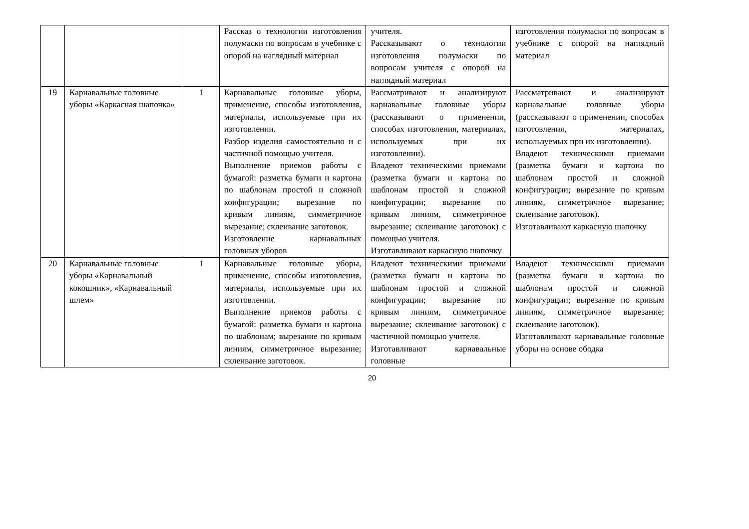| | | | Рассказ о технологии изготовления полумаски по вопросам в учебнике с опорой на наглядный материал | учителя. Рассказывают о технологии изготовления полумаски по вопросам учителя с опорой на наглядный материал | изготовления полумаски по вопросам в учебнике с опорой на наглядный материал |
| 19 | Карнавальные головные уборы «Каркасная шапочка» | 1 | Карнавальные головные уборы, применение, способы изготовления, материалы, используемые при их изготовлении. Разбор изделия самостоятельно и с частичной помощью учителя. Выполнение приемов работы с бумагой: разметка бумаги и картона по шаблонам простой и сложной конфигурации; вырезание по кривым линиям, симметричное вырезание; склеивание заготовок. Изготовление карнавальных головных уборов | Рассматривают и анализируют карнавальные головные уборы (рассказывают о применении, способах изготовления, материалах, используемых при их изготовлении). Владеют техническими приемами (разметка бумаги и картона по шаблонам простой и сложной конфигурации; вырезание по кривым линиям, симметричное вырезание; склеивание заготовок) с помощью учителя. Изготавливают каркасную шапочку | Рассматривают и анализируют карнавальные головные уборы (рассказывают о применении, способах изготовления, материалах, используемых при их изготовлении). Владеют техническими приемами (разметка бумаги и картона по шаблонам простой и сложной конфигурации; вырезание по кривым линиям, симметричное вырезание; склеивание заготовок). Изготавливают каркасную шапочку |
| 20 | Карнавальные головные уборы «Карнавальный кокошник», «Карнавальный шлем» | 1 | Карнавальные головные уборы, применение, способы изготовления, материалы, используемые при их изготовлении. Выполнение приемов работы с бумагой: разметка бумаги и картона по шаблонам; вырезание по кривым линиям, симметричное вырезание; склеивание заготовок. | Владеют техническими приемами (разметка бумаги и картона по шаблонам простой и сложной конфигурации; вырезание по кривым линиям, симметричное вырезание; склеивание заготовок) с частичной помощью учителя. Изготавливают карнавальные головные | Владеют техническими приемами (разметка бумаги и картона по шаблонам простой и сложной конфигурации; вырезание по кривым линиям, симметричное вырезание; склеивание заготовок). Изготавливают карнавальные головные уборы на основе ободка |
20